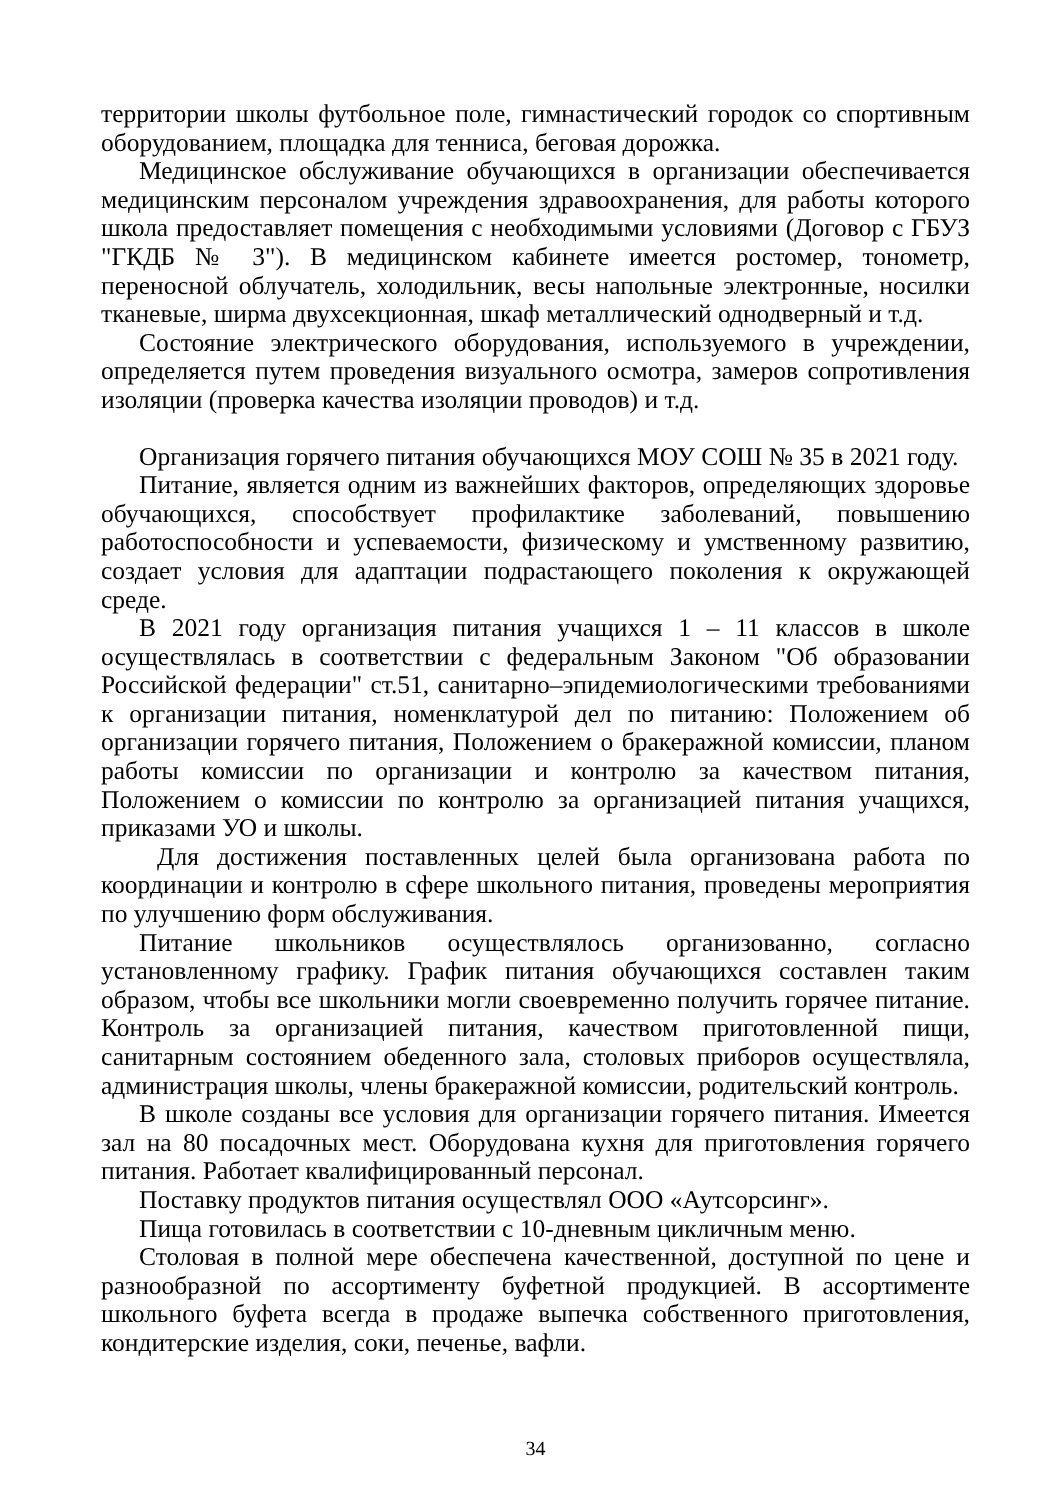территории школы футбольное поле, гимнастический городок со спортивным оборудованием, площадка для тенниса, беговая дорожка.
Медицинское обслуживание обучающихся в организации обеспечивается медицинским персоналом учреждения здравоохранения, для работы которого школа предоставляет помещения с необходимыми условиями (Договор с ГБУЗ "ГКДБ № 3"). В медицинском кабинете имеется ростомер, тонометр, переносной облучатель, холодильник, весы напольные электронные, носилки тканевые, ширма двухсекционная, шкаф металлический однодверный и т.д.
Состояние электрического оборудования, используемого в учреждении, определяется путем проведения визуального осмотра, замеров сопротивления изоляции (проверка качества изоляции проводов) и т.д.
Организация горячего питания обучающихся МОУ СОШ № 35 в 2021 году.
Питание, является одним из важнейших факторов, определяющих здоровье обучающихся, способствует профилактике заболеваний, повышению работоспособности и успеваемости, физическому и умственному развитию, создает условия для адаптации подрастающего поколения к окружающей среде.
В 2021 году организация питания учащихся 1 – 11 классов в школе осуществлялась в соответствии с федеральным Законом "Об образовании Российской федерации" ст.51, санитарно–эпидемиологическими требованиями к организации питания, номенклатурой дел по питанию: Положением об организации горячего питания, Положением о бракеражной комиссии, планом работы комиссии по организации и контролю за качеством питания, Положением о комиссии по контролю за организацией питания учащихся, приказами УО и школы.
Для достижения поставленных целей была организована работа по координации и контролю в сфере школьного питания, проведены мероприятия по улучшению форм обслуживания.
Питание школьников осуществлялось организованно, согласно установленному графику. График питания обучающихся составлен таким образом, чтобы все школьники могли своевременно получить горячее питание. Контроль за организацией питания, качеством приготовленной пищи, санитарным состоянием обеденного зала, столовых приборов осуществляла, администрация школы, члены бракеражной комиссии, родительский контроль.
В школе созданы все условия для организации горячего питания. Имеется зал на 80 посадочных мест. Оборудована кухня для приготовления горячего питания. Работает квалифицированный персонал.
Поставку продуктов питания осуществлял ООО «Аутсорсинг».
Пища готовилась в соответствии с 10-дневным цикличным меню.
Столовая в полной мере обеспечена качественной, доступной по цене и разнообразной по ассортименту буфетной продукцией. В ассортименте школьного буфета всегда в продаже выпечка собственного приготовления, кондитерские изделия, соки, печенье, вафли.
34